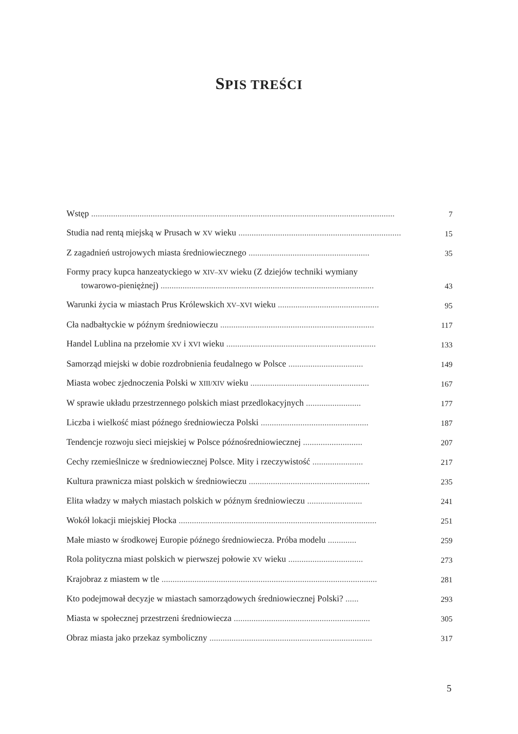SPIS TREŚCI
Wstęp ..........................................................................................................................................
7
Studia nad rentą miejską w Prusach w XV wieku ..........................................................................
15
Z zagadnień ustrojowych miasta średniowiecznego .......................................................
35
Formy pracy kupca hanzeatyckiego w XIV–XV wieku (Z dziejów techniki wymiany
towarowo-pieniężnej) .................................................................................................
43
Warunki życia w miastach Prus Królewskich XV–XVI wieku ..............................................
95
Cła nadbałtyckie w późnym średniowieczu ......................................................................
117
Handel Lublina na przełomie XV i XVI wieku ....................................................................
133
Samorząd miejski w dobie rozdrobnienia feudalnego w Polsce ..................................
149
Miasta wobec zjednoczenia Polski w XIII/XIV wieku ......................................................
167
W sprawie układu przestrzennego polskich miast przedlokacyjnych .........................
177
Liczba i wielkość miast późnego średniowiecza Polski .................................................
187
Tendencje rozwoju sieci miejskiej w Polsce późnośredniowiecznej ...........................
207
Cechy rzemieślnicze w średniowiecznej Polsce. Mity i rzeczywistość .......................
217
Kultura prawnicza miast polskich w średniowieczu .......................................................
235
Elita władzy w małych miastach polskich w późnym średniowieczu .........................
241
Wokół lokacji miejskiej Płocka ..........................................................................................
251
Małe miasto w środkowej Europie późnego średniowiecza. Próba modelu .............
259
Rola polityczna miast polskich w pierwszej połowie XV wieku ..................................
273
Krajobraz z miastem w tle ..................................................................................................
281
Kto podejmował decyzje w miastach samorządowych średniowiecznej Polski? ......
293
Miasta w społecznej przestrzeni średniowiecza ..............................................................
305
Obraz miasta jako przekaz symboliczny ..........................................................................
317
5